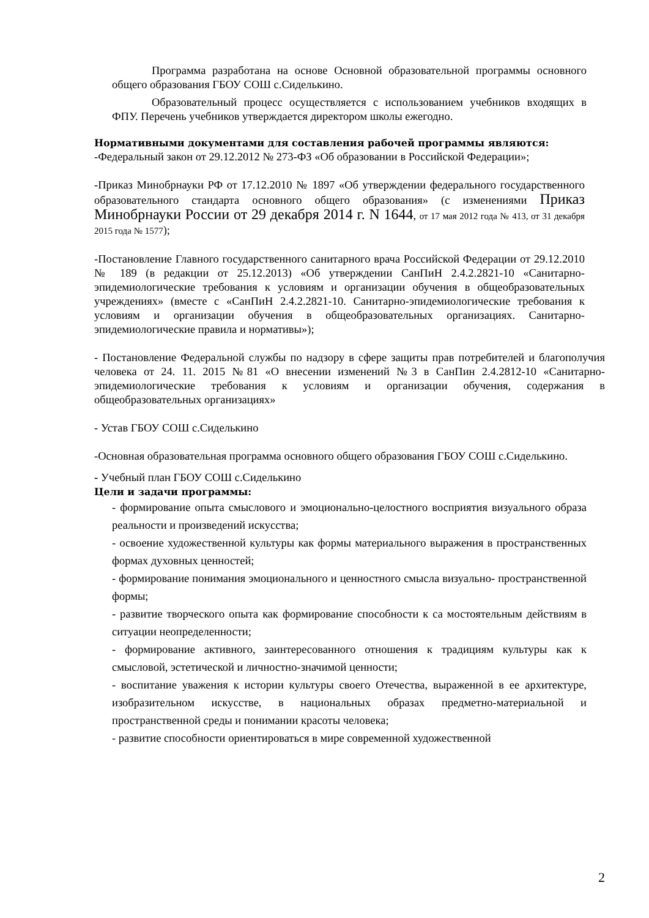Программа разработана на основе Основной образовательной программы основного общего образования ГБОУ СОШ с.Сиделькино.
Образовательный процесс осуществляется с использованием учебников входящих в ФПУ. Перечень учебников утверждается директором школы ежегодно.
Нормативными документами для составления рабочей программы являются:
-Федеральный закон от 29.12.2012 № 273-ФЗ «Об образовании в Российской Федерации»;
-Приказ Минобрнауки РФ от 17.12.2010 № 1897 «Об утверждении федерального государственного образовательного стандарта основного общего образования» (с изменениями Приказ Минобрнауки России от 29 декабря 2014 г. N 1644, от 17 мая 2012 года № 413, от 31 декабря 2015 года № 1577);
-Постановление Главного государственного санитарного врача Российской Федерации от 29.12.2010 № 189 (в редакции от 25.12.2013) «Об утверждении СанПиН 2.4.2.2821-10 «Санитарно-эпидемиологические требования к условиям и организации обучения в общеобразовательных учреждениях» (вместе с «СанПиН 2.4.2.2821-10. Санитарно-эпидемиологические требования к условиям и организации обучения в общеобразовательных организациях. Санитарно- эпидемиологические правила и нормативы»);
- Постановление Федеральной службы по надзору в сфере защиты прав потребителей и благополучия человека от 24. 11. 2015 №81 «О внесении изменений №3 в СанПин 2.4.2812-10 «Санитарно-эпидемиологические требования к условиям и организации обучения, содержания в общеобразовательных организациях»
- Устав ГБОУ СОШ с.Сиделькино
-Основная образовательная программа основного общего образования ГБОУ СОШ с.Сиделькино.
- Учебный план ГБОУ СОШ с.Сиделькино
Цели и задачи программы:
- формирование опыта смыслового и эмоционально-целостного восприятия визуального образа реальности и произведений искусства;
- освоение художественной культуры как формы материального выражения в пространственных формах духовных ценностей;
- формирование понимания эмоционального и ценностного смысла визуально- пространственной формы;
- развитие творческого опыта как формирование способности к са мостоятельным действиям в ситуации неопределенности;
- формирование активного, заинтересованного отношения к традициям культуры как к смысловой, эстетической и личностно-значимой ценности;
- воспитание уважения к истории культуры своего Отечества, выраженной в ее архитектуре, изобразительном искусстве, в национальных образах предметно-материальной и пространственной среды и понимании красоты человека;
- развитие способности ориентироваться в мире современной художественной
2